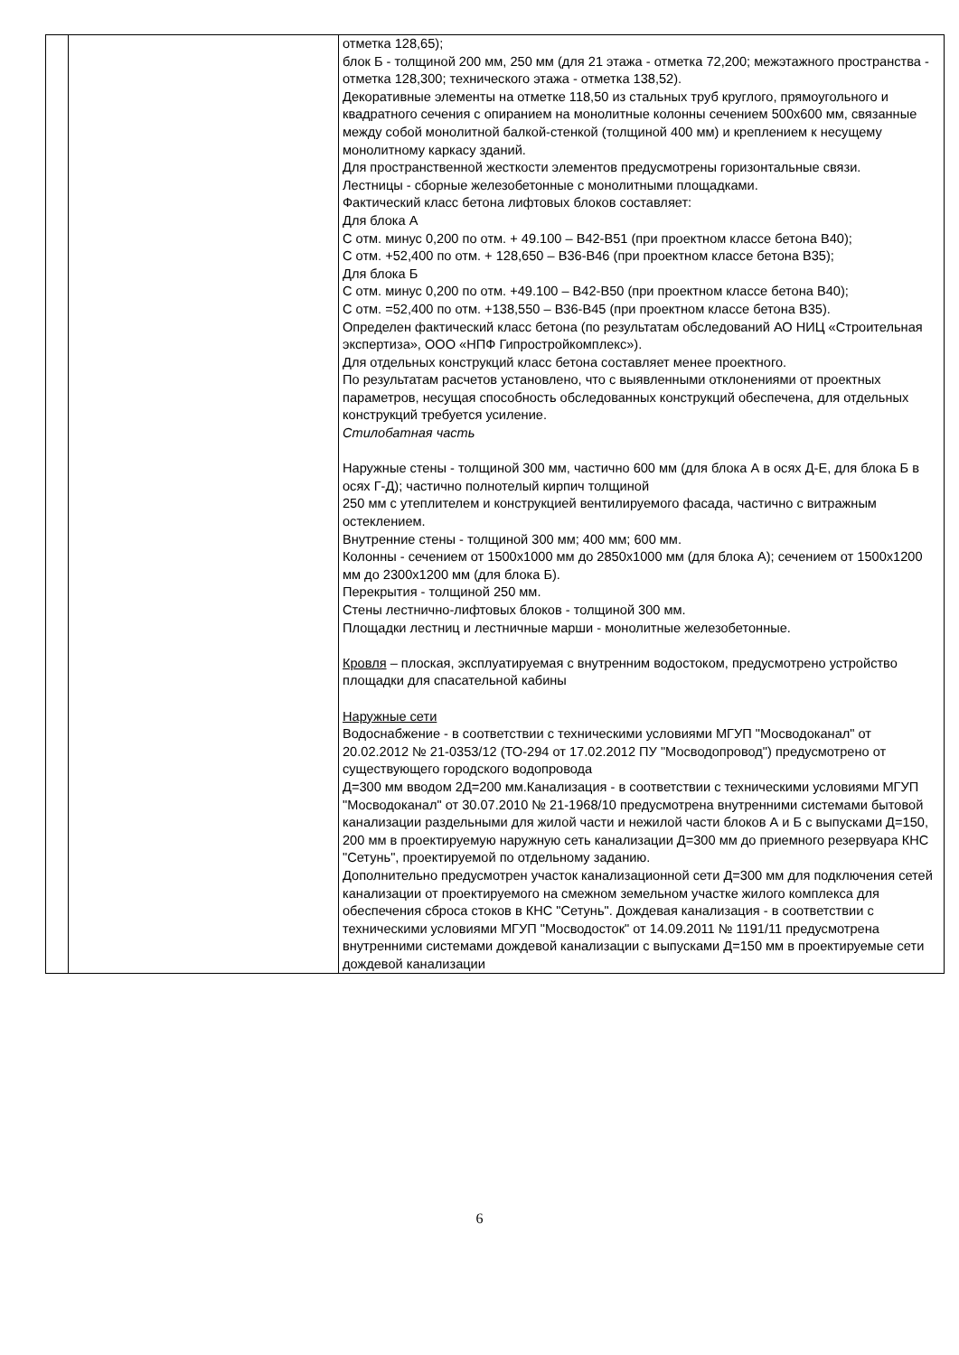| | | отметка 128,65); блок Б - толщиной 200 мм, 250 мм (для 21 этажа - отметка 72,200; межэтажного пространства - отметка 128,300; технического этажа - отметка 138,52). Декоративные элементы на отметке 118,50 из стальных труб круглого, прямоугольного и квадратного сечения с опиранием на монолитные колонны сечением 500х600 мм, связанные между собой монолитной балкой-стенкой (толщиной 400 мм) и креплением к несущему монолитному каркасу зданий. Для пространственной жесткости элементов предусмотрены горизонтальные связи. Лестницы - сборные железобетонные с монолитными площадками. Фактический класс бетона лифтовых блоков составляет: Для блока А С отм. минус 0,200 по отм. + 49.100 – В42-В51 (при проектном классе бетона В40); С отм. +52,400 по отм. + 128,650 – В36-В46 (при проектном классе бетона В35); Для блока Б С отм. минус 0,200 по отм. +49.100 – В42-В50 (при проектном классе бетона В40); С отм. =52,400 по отм. +138,550 – В36-В45 (при проектном классе бетона В35). Определен фактический класс бетона (по результатам обследований АО НИЦ «Строительная экспертиза», ООО «НПФ Гипростройкомплекс»). Для отдельных конструкций класс бетона составляет менее проектного. По результатам расчетов установлено, что с выявленными отклонениями от проектных параметров, несущая способность обследованных конструкций обеспечена, для отдельных конструкций требуется усиление. Стилобатная часть Наружные стены - толщиной 300 мм, частично 600 мм (для блока А в осях Д-Е, для блока Б в осях Г-Д); частично полнотелый кирпич толщиной 250 мм с утеплителем и конструкцией вентилируемого фасада, частично с витражным остеклением. Внутренние стены - толщиной 300 мм; 400 мм; 600 мм. Колонны - сечением от 1500х1000 мм до 2850х1000 мм (для блока А); сечением от 1500х1200 мм до 2300х1200 мм (для блока Б). Перекрытия - толщиной 250 мм. Стены лестнично-лифтовых блоков - толщиной 300 мм. Площадки лестниц и лестничные марши - монолитные железобетонные. Кровля – плоская, эксплуатируемая с внутренним водостоком, предусмотрено устройство площадки для спасательной кабины Наружные сети Водоснабжение - в соответствии с техническими условиями МГУП "Мосводоканал" от 20.02.2012 № 21-0353/12 (ТО-294 от 17.02.2012 ПУ "Мосводопровод") предусмотрено от существующего городского водопровода Д=300 мм вводом 2Д=200 мм.Канализация - в соответствии с техническими условиями МГУП "Мосводоканал" от 30.07.2010 № 21-1968/10 предусмотрена внутренними системами бытовой канализации раздельными для жилой части и нежилой части блоков А и Б с выпусками Д=150, 200 мм в проектируемую наружную сеть канализации Д=300 мм до приемного резервуара КНС "Сетунь", проектируемой по отдельному заданию. Дополнительно предусмотрен участок канализационной сети Д=300 мм для подключения сетей канализации от проектируемого на смежном земельном участке жилого комплекса для обеспечения сброса стоков в КНС "Сетунь". Дождевая канализация - в соответствии с техническими условиями МГУП "Мосводосток" от 14.09.2011 № 1191/11 предусмотрена внутренними системами дождевой канализации с выпусками Д=150 мм в проектируемые сети дождевой канализации |
6